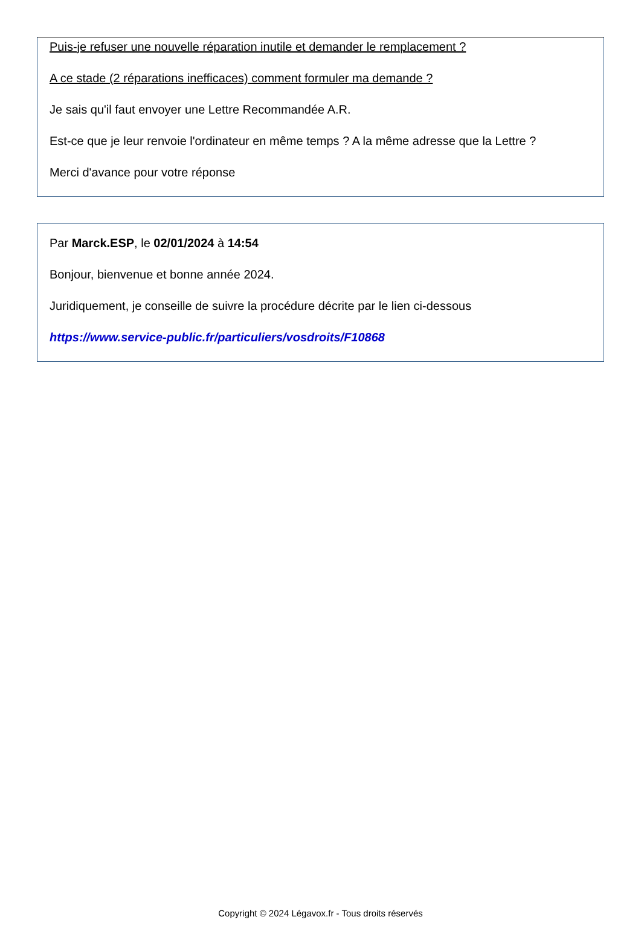Puis-je refuser une nouvelle réparation inutile et demander le remplacement ?
A ce stade (2 réparations inefficaces) comment formuler ma demande ?
Je sais qu'il faut envoyer une Lettre Recommandée A.R.
Est-ce que je leur renvoie l'ordinateur en même temps ? A la même adresse que la Lettre ?
Merci d'avance pour votre réponse
Par Marck.ESP, le 02/01/2024 à 14:54
Bonjour, bienvenue et bonne année 2024.
Juridiquement, je conseille de suivre la procédure décrite par le lien ci-dessous
https://www.service-public.fr/particuliers/vosdroits/F10868
Copyright © 2024 Légavox.fr - Tous droits réservés